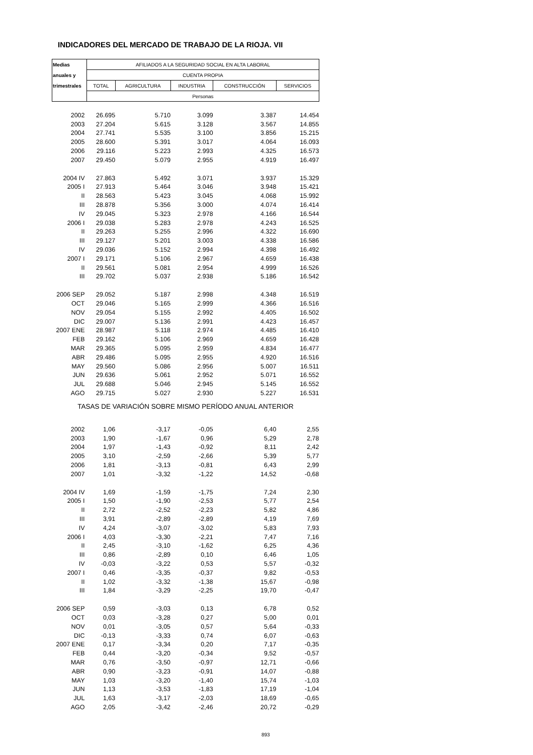INDICADORES DEL MERCADO DE TRABAJO DE LA RIOJA. VII
| Medias | AFILIADOS A LA SEGURIDAD SOCIAL EN ALTA LABORAL | | | | |
| --- | --- | --- | --- | --- | --- |
| anuales y | CUENTA PROPIA | | | | |
| trimestrales | TOTAL | AGRICULTURA | INDUSTRIA | CONSTRUCCIÓN | SERVICIOS |
| | Personas | | | | |
| 2002 | 26.695 | 5.710 | 3.099 | 3.387 | 14.454 |
| 2003 | 27.204 | 5.615 | 3.128 | 3.567 | 14.855 |
| 2004 | 27.741 | 5.535 | 3.100 | 3.856 | 15.215 |
| 2005 | 28.600 | 5.391 | 3.017 | 4.064 | 16.093 |
| 2006 | 29.116 | 5.223 | 2.993 | 4.325 | 16.573 |
| 2007 | 29.450 | 5.079 | 2.955 | 4.919 | 16.497 |
| 2004 IV | 27.863 | 5.492 | 3.071 | 3.937 | 15.329 |
| 2005 I | 27.913 | 5.464 | 3.046 | 3.948 | 15.421 |
| II | 28.563 | 5.423 | 3.045 | 4.068 | 15.992 |
| III | 28.878 | 5.356 | 3.000 | 4.074 | 16.414 |
| IV | 29.045 | 5.323 | 2.978 | 4.166 | 16.544 |
| 2006 I | 29.038 | 5.283 | 2.978 | 4.243 | 16.525 |
| II | 29.263 | 5.255 | 2.996 | 4.322 | 16.690 |
| III | 29.127 | 5.201 | 3.003 | 4.338 | 16.586 |
| IV | 29.036 | 5.152 | 2.994 | 4.398 | 16.492 |
| 2007 I | 29.171 | 5.106 | 2.967 | 4.659 | 16.438 |
| II | 29.561 | 5.081 | 2.954 | 4.999 | 16.526 |
| III | 29.702 | 5.037 | 2.938 | 5.186 | 16.542 |
| 2006 SEP | 29.052 | 5.187 | 2.998 | 4.348 | 16.519 |
| OCT | 29.046 | 5.165 | 2.999 | 4.366 | 16.516 |
| NOV | 29.054 | 5.155 | 2.992 | 4.405 | 16.502 |
| DIC | 29.007 | 5.136 | 2.991 | 4.423 | 16.457 |
| 2007 ENE | 28.987 | 5.118 | 2.974 | 4.485 | 16.410 |
| FEB | 29.162 | 5.106 | 2.969 | 4.659 | 16.428 |
| MAR | 29.365 | 5.095 | 2.959 | 4.834 | 16.477 |
| ABR | 29.486 | 5.095 | 2.955 | 4.920 | 16.516 |
| MAY | 29.560 | 5.086 | 2.956 | 5.007 | 16.511 |
| JUN | 29.636 | 5.061 | 2.952 | 5.071 | 16.552 |
| JUL | 29.688 | 5.046 | 2.945 | 5.145 | 16.552 |
| AGO | 29.715 | 5.027 | 2.930 | 5.227 | 16.531 |
| TASAS DE VARIACIÓN SOBRE MISMO PERÍODO ANUAL ANTERIOR | | | | | |
| 2002 | 1,06 | -3,17 | -0,05 | 6,40 | 2,55 |
| 2003 | 1,90 | -1,67 | 0,96 | 5,29 | 2,78 |
| 2004 | 1,97 | -1,43 | -0,92 | 8,11 | 2,42 |
| 2005 | 3,10 | -2,59 | -2,66 | 5,39 | 5,77 |
| 2006 | 1,81 | -3,13 | -0,81 | 6,43 | 2,99 |
| 2007 | 1,01 | -3,32 | -1,22 | 14,52 | -0,68 |
| 2004 IV | 1,69 | -1,59 | -1,75 | 7,24 | 2,30 |
| 2005 I | 1,50 | -1,90 | -2,53 | 5,77 | 2,54 |
| II | 2,72 | -2,52 | -2,23 | 5,82 | 4,86 |
| III | 3,91 | -2,89 | -2,89 | 4,19 | 7,69 |
| IV | 4,24 | -3,07 | -3,02 | 5,83 | 7,93 |
| 2006 I | 4,03 | -3,30 | -2,21 | 7,47 | 7,16 |
| II | 2,45 | -3,10 | -1,62 | 6,25 | 4,36 |
| III | 0,86 | -2,89 | 0,10 | 6,46 | 1,05 |
| IV | -0,03 | -3,22 | 0,53 | 5,57 | -0,32 |
| 2007 I | 0,46 | -3,35 | -0,37 | 9,82 | -0,53 |
| II | 1,02 | -3,32 | -1,38 | 15,67 | -0,98 |
| III | 1,84 | -3,29 | -2,25 | 19,70 | -0,47 |
| 2006 SEP | 0,59 | -3,03 | 0,13 | 6,78 | 0,52 |
| OCT | 0,03 | -3,28 | 0,27 | 5,00 | 0,01 |
| NOV | 0,01 | -3,05 | 0,57 | 5,64 | -0,33 |
| DIC | -0,13 | -3,33 | 0,74 | 6,07 | -0,63 |
| 2007 ENE | 0,17 | -3,34 | 0,20 | 7,17 | -0,35 |
| FEB | 0,44 | -3,20 | -0,34 | 9,52 | -0,57 |
| MAR | 0,76 | -3,50 | -0,97 | 12,71 | -0,66 |
| ABR | 0,90 | -3,23 | -0,91 | 14,07 | -0,88 |
| MAY | 1,03 | -3,20 | -1,40 | 15,74 | -1,03 |
| JUN | 1,13 | -3,53 | -1,83 | 17,19 | -1,04 |
| JUL | 1,63 | -3,17 | -2,03 | 18,69 | -0,65 |
| AGO | 2,05 | -3,42 | -2,46 | 20,72 | -0,29 |
893